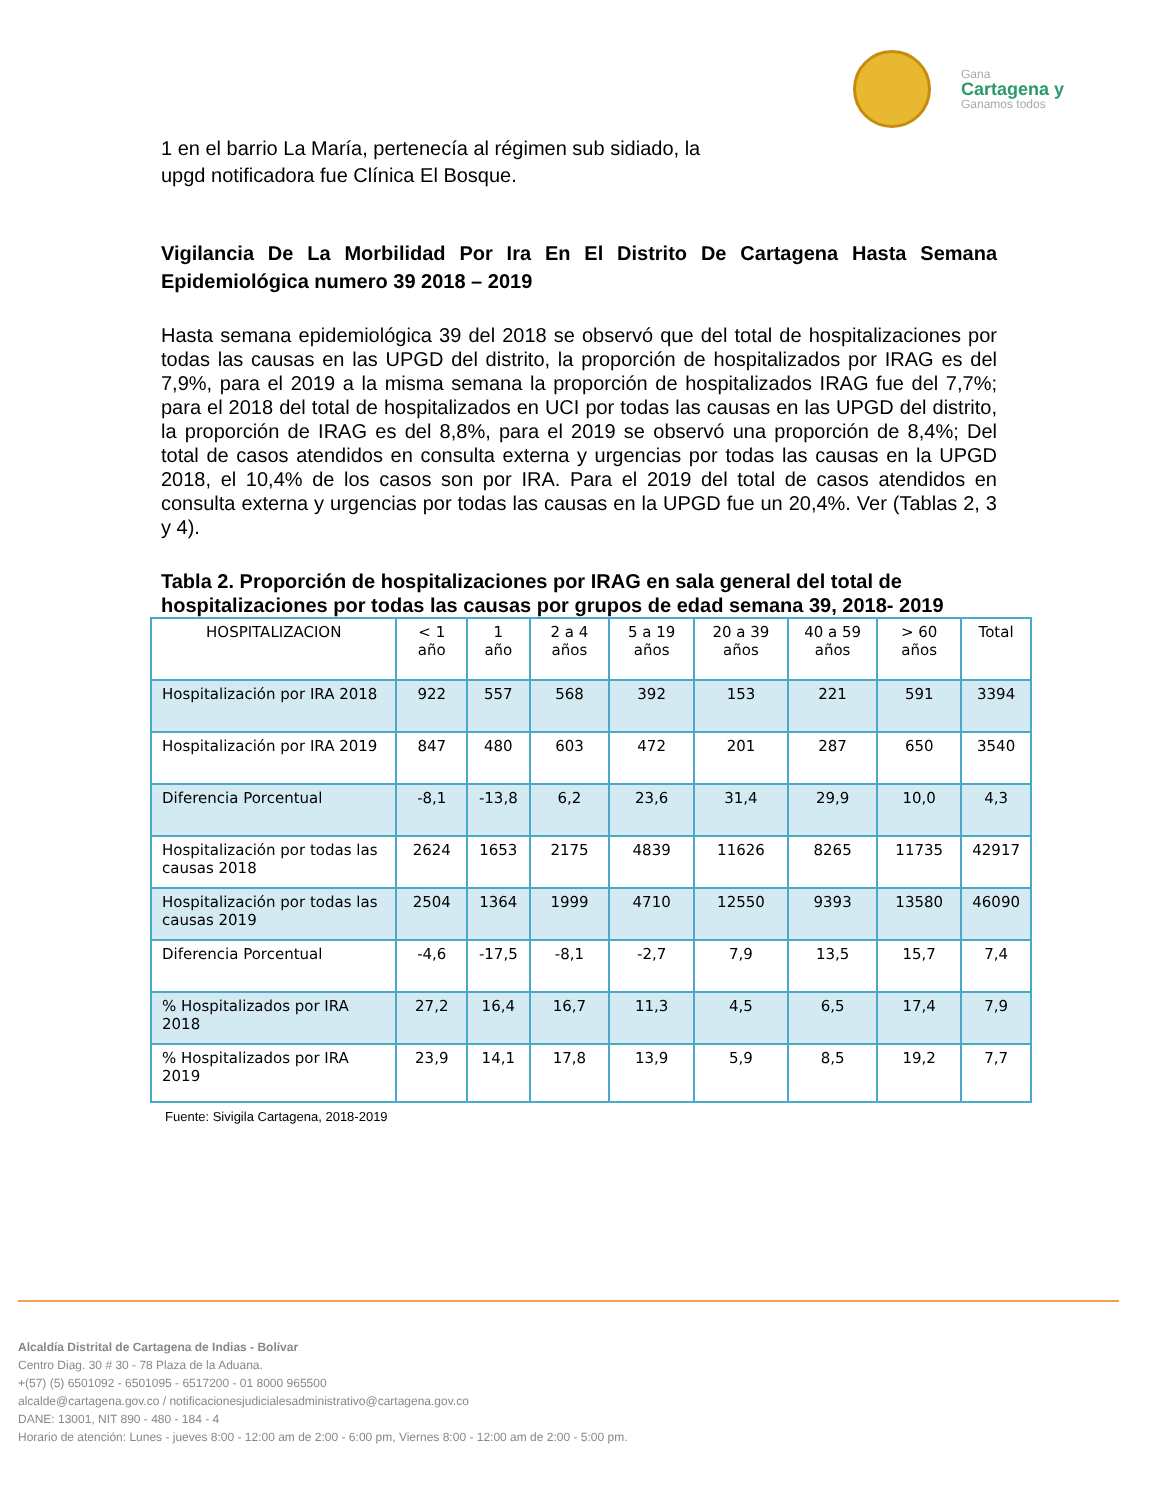Gana
Cartagena y
Ganamos todos
1 en el barrio La María, pertenecía al régimen sub sidiado, la upgd notificadora fue Clínica El Bosque.
Vigilancia De La Morbilidad Por Ira En El Distrito De Cartagena Hasta Semana Epidemiológica numero 39 2018 – 2019
Hasta semana epidemiológica 39 del 2018 se observó que del total de hospitalizaciones por todas las causas en las UPGD del distrito, la proporción de hospitalizados por IRAG es del 7,9%, para el 2019 a la misma semana la proporción de hospitalizados IRAG fue del 7,7%; para el 2018 del total de hospitalizados en UCI por todas las causas en las UPGD del distrito, la proporción de IRAG es del 8,8%, para el 2019 se observó una proporción de 8,4%; Del total de casos atendidos en consulta externa y urgencias por todas las causas en la UPGD 2018, el 10,4% de los casos son por IRA. Para el 2019 del total de casos atendidos en consulta externa y urgencias por todas las causas en la UPGD fue un 20,4%. Ver (Tablas 2, 3 y 4).
Tabla 2. Proporción de hospitalizaciones por IRAG en sala general del total de hospitalizaciones por todas las causas por grupos de edad semana 39, 2018- 2019
| HOSPITALIZACION | < 1 año | 1 año | 2 a 4 años | 5 a 19 años | 20 a 39 años | 40 a 59 años | > 60 años | Total |
| --- | --- | --- | --- | --- | --- | --- | --- | --- |
| Hospitalización por IRA 2018 | 922 | 557 | 568 | 392 | 153 | 221 | 591 | 3394 |
| Hospitalización por IRA 2019 | 847 | 480 | 603 | 472 | 201 | 287 | 650 | 3540 |
| Diferencia Porcentual | -8,1 | -13,8 | 6,2 | 23,6 | 31,4 | 29,9 | 10,0 | 4,3 |
| Hospitalización por todas las causas 2018 | 2624 | 1653 | 2175 | 4839 | 11626 | 8265 | 11735 | 42917 |
| Hospitalización por todas las causas 2019 | 2504 | 1364 | 1999 | 4710 | 12550 | 9393 | 13580 | 46090 |
| Diferencia Porcentual | -4,6 | -17,5 | -8,1 | -2,7 | 7,9 | 13,5 | 15,7 | 7,4 |
| % Hospitalizados por IRA 2018 | 27,2 | 16,4 | 16,7 | 11,3 | 4,5 | 6,5 | 17,4 | 7,9 |
| % Hospitalizados por IRA 2019 | 23,9 | 14,1 | 17,8 | 13,9 | 5,9 | 8,5 | 19,2 | 7,7 |
Fuente: Sivigila Cartagena, 2018-2019
Alcaldía Distrital de Cartagena de Indias - Bolívar
Centro Diag. 30 # 30 - 78 Plaza de la Aduana.
+(57) (5) 6501092 - 6501095 - 6517200 - 01 8000 965500
alcalde@cartagena.gov.co / notificacionesjudicialesadministrativo@cartagena.gov.co
DANE: 13001, NIT 890 - 480 - 184 - 4
Horario de atención: Lunes - jueves 8:00 - 12:00 am de 2:00 - 6:00 pm, Viernes 8:00 - 12:00 am de 2:00 - 5:00 pm.